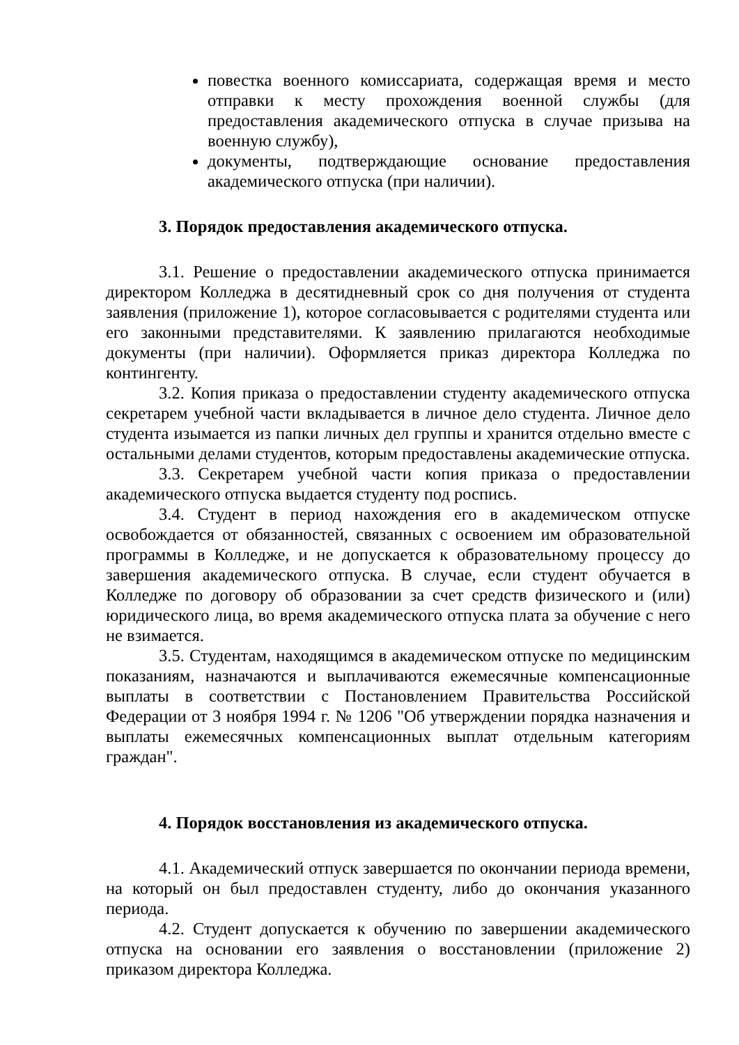повестка военного комиссариата, содержащая время и место отправки к месту прохождения военной службы (для предоставления академического отпуска в случае призыва на военную службу),
документы, подтверждающие основание предоставления академического отпуска (при наличии).
3. Порядок предоставления академического отпуска.
3.1. Решение о предоставлении академического отпуска принимается директором Колледжа в десятидневный срок со дня получения от студента заявления (приложение 1), которое согласовывается с родителями студента или его законными представителями. К заявлению прилагаются необходимые документы (при наличии). Оформляется приказ директора Колледжа по контингенту.
3.2. Копия приказа о предоставлении студенту академического отпуска секретарем учебной части вкладывается в личное дело студента. Личное дело студента изымается из папки личных дел группы и хранится отдельно вместе с остальными делами студентов, которым предоставлены академические отпуска.
3.3. Секретарем учебной части копия приказа о предоставлении академического отпуска выдается студенту под роспись.
3.4. Студент в период нахождения его в академическом отпуске освобождается от обязанностей, связанных с освоением им образовательной программы в Колледже, и не допускается к образовательному процессу до завершения академического отпуска. В случае, если студент обучается в Колледже по договору об образовании за счет средств физического и (или) юридического лица, во время академического отпуска плата за обучение с него не взимается.
3.5. Студентам, находящимся в академическом отпуске по медицинским показаниям, назначаются и выплачиваются ежемесячные компенсационные выплаты в соответствии с Постановлением Правительства Российской Федерации от 3 ноября 1994 г. № 1206 "Об утверждении порядка назначения и выплаты ежемесячных компенсационных выплат отдельным категориям граждан".
4. Порядок восстановления из академического отпуска.
4.1. Академический отпуск завершается по окончании периода времени, на который он был предоставлен студенту, либо до окончания указанного периода.
4.2. Студент допускается к обучению по завершении академического отпуска на основании его заявления о восстановлении (приложение 2) приказом директора Колледжа.